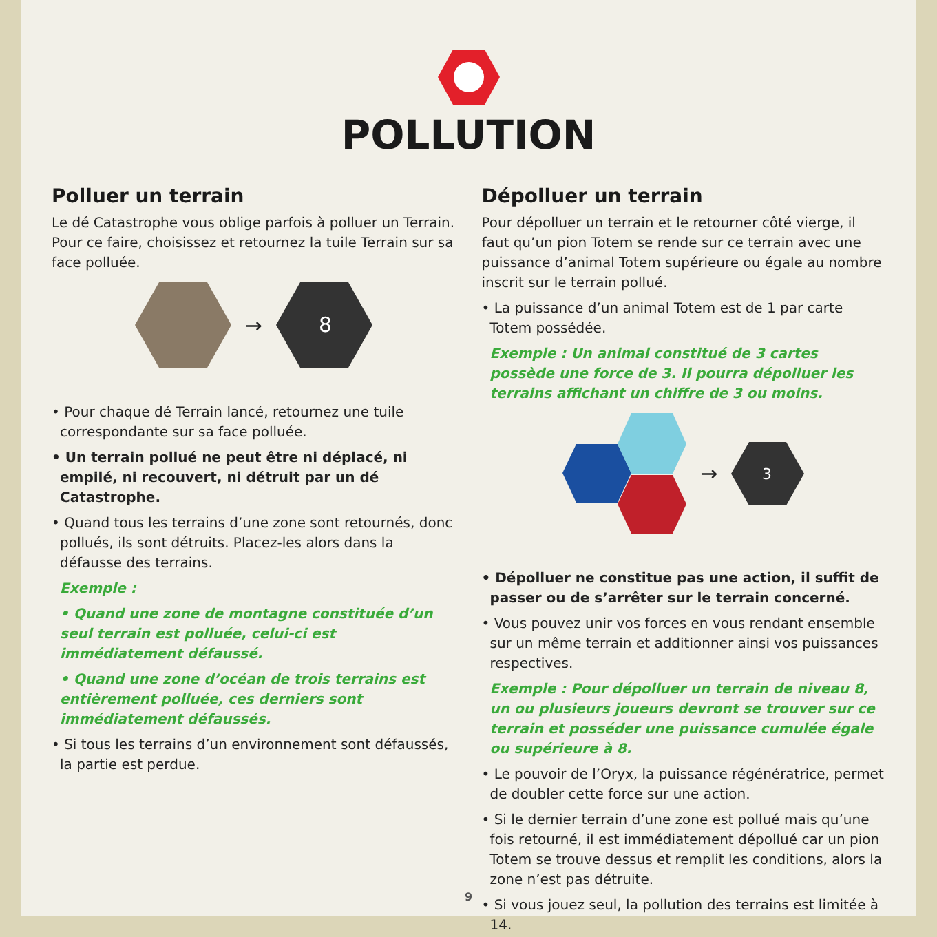POLLUTION
Polluer un terrain
Le dé Catastrophe vous oblige parfois à polluer un Terrain. Pour ce faire, choisissez et retournez la tuile Terrain sur sa face polluée.
→
8
• Pour chaque dé Terrain lancé, retournez une tuile correspondante sur sa face polluée.
• Un terrain pollué ne peut être ni déplacé, ni empilé, ni recouvert, ni détruit par un dé Catastrophe.
• Quand tous les terrains d’une zone sont retournés, donc pollués, ils sont détruits. Placez-les alors dans la défausse des terrains.
Exemple :
• Quand une zone de montagne constituée d’un seul terrain est polluée, celui-ci est immédiatement défaussé.
• Quand une zone d’océan de trois terrains est entièrement polluée, ces derniers sont immédiatement défaussés.
• Si tous les terrains d’un environnement sont défaussés, la partie est perdue.
Dépolluer un terrain
Pour dépolluer un terrain et le retourner côté vierge, il faut qu’un pion Totem se rende sur ce terrain avec une puissance d’animal Totem supérieure ou égale au nombre inscrit sur le terrain pollué.
• La puissance d’un animal Totem est de 1 par carte Totem possédée.
Exemple : Un animal constitué de 3 cartes possède une force de 3. Il pourra dépolluer les terrains affichant un chiffre de 3 ou moins.
→
3
• Dépolluer ne constitue pas une action, il suffit de passer ou de s’arrêter sur le terrain concerné.
• Vous pouvez unir vos forces en vous rendant ensemble sur un même terrain et additionner ainsi vos puissances respectives.
Exemple : Pour dépolluer un terrain de niveau 8, un ou plusieurs joueurs devront se trouver sur ce terrain et posséder une puissance cumulée égale ou supérieure à 8.
• Le pouvoir de l’Oryx, la puissance régénératrice, permet de doubler cette force sur une action.
• Si le dernier terrain d’une zone est pollué mais qu’une fois retourné, il est immédiatement dépollué car un pion Totem se trouve dessus et remplit les conditions, alors la zone n’est pas détruite.
• Si vous jouez seul, la pollution des terrains est limitée à 14.
9